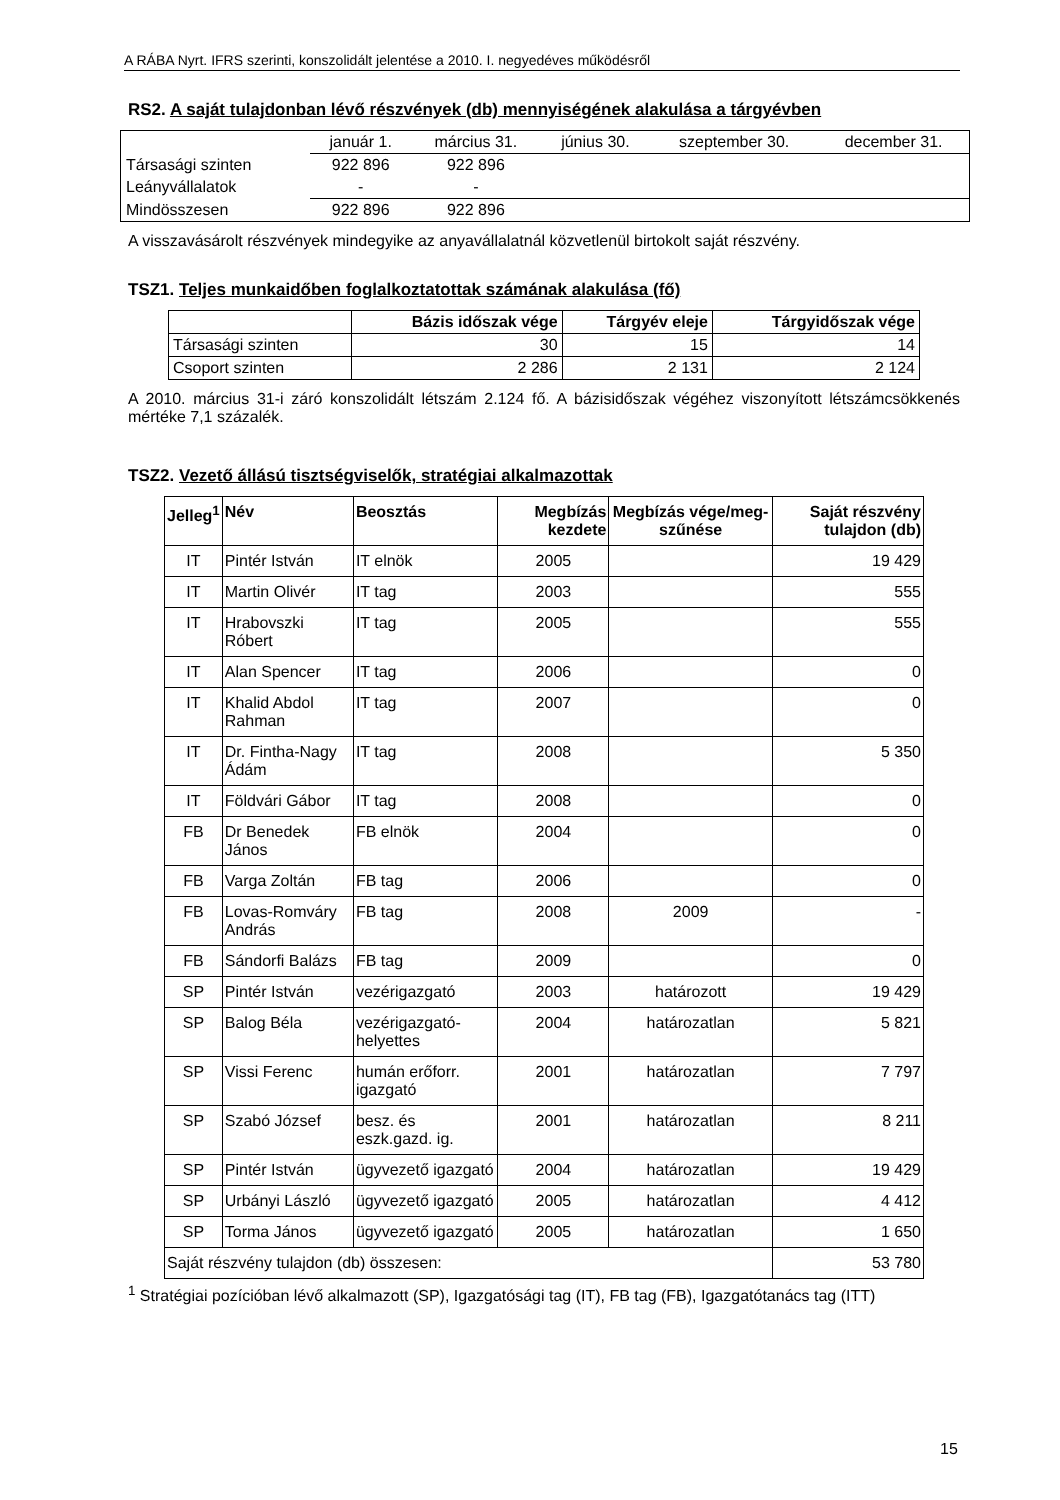A RÁBA Nyrt. IFRS szerinti, konszolidált jelentése a 2010. I. negyedéves működésről
RS2. A saját tulajdonban lévő részvények (db) mennyiségének alakulása a tárgyévben
| | január 1. | március 31. | június 30. | szeptember 30. | december 31. |
| Társasági szinten | 922 896 | 922 896 | | | |
| Leányvállalatok | - | - | | | |
| Mindösszesen | 922 896 | 922 896 | | | |
A visszavásárolt részvények mindegyike az anyavállalatnál közvetlenül birtokolt saját részvény.
TSZ1. Teljes munkaidőben foglalkoztatottak számának alakulása (fő)
| | Bázis időszak vége | Tárgyév eleje | Tárgyidőszak vége |
| --- | --- | --- | --- |
| Társasági szinten | 30 | 15 | 14 |
| Csoport szinten | 2 286 | 2 131 | 2 124 |
A 2010. március 31-i záró konszolidált létszám 2.124 fő. A bázisidőszak végéhez viszonyított létszámcsökkenés mértéke 7,1 százalék.
TSZ2. Vezető állású tisztségviselők, stratégiai alkalmazottak
| Jelleg<sup>1</sup> | Név | Beosztás | Megbízás kezdete | Megbízás vége/meg-szűnése | Saját részvény tulajdon (db) |
| --- | --- | --- | --- | --- | --- |
| IT | Pintér István | IT elnök | 2005 | | 19 429 |
| IT | Martin Olivér | IT tag | 2003 | | 555 |
| IT | Hrabovszki Róbert | IT tag | 2005 | | 555 |
| IT | Alan Spencer | IT tag | 2006 | | 0 |
| IT | Khalid Abdol Rahman | IT tag | 2007 | | 0 |
| IT | Dr. Fintha-Nagy Ádám | IT tag | 2008 | | 5 350 |
| IT | Földvári Gábor | IT tag | 2008 | | 0 |
| FB | Dr Benedek János | FB elnök | 2004 | | 0 |
| FB | Varga Zoltán | FB tag | 2006 | | 0 |
| FB | Lovas-Romváry András | FB tag | 2008 | 2009 | - |
| FB | Sándorfi Balázs | FB tag | 2009 | | 0 |
| SP | Pintér István | vezérigazgató | 2003 | határozott | 19 429 |
| SP | Balog Béla | vezérigazgató-helyettes | 2004 | határozatlan | 5 821 |
| SP | Vissi Ferenc | humán erőforr. igazgató | 2001 | határozatlan | 7 797 |
| SP | Szabó József | besz. és eszk.gazd. ig. | 2001 | határozatlan | 8 211 |
| SP | Pintér István | ügyvezető igazgató | 2004 | határozatlan | 19 429 |
| SP | Urbányi László | ügyvezető igazgató | 2005 | határozatlan | 4 412 |
| SP | Torma János | ügyvezető igazgató | 2005 | határozatlan | 1 650 |
| Saját részvény tulajdon (db) összesen: | | | | | 53 780 |
<sup>1</sup> Stratégiai pozícióban lévő alkalmazott (SP), Igazgatósági tag (IT), FB tag (FB), Igazgatótanács tag (ITT)
15